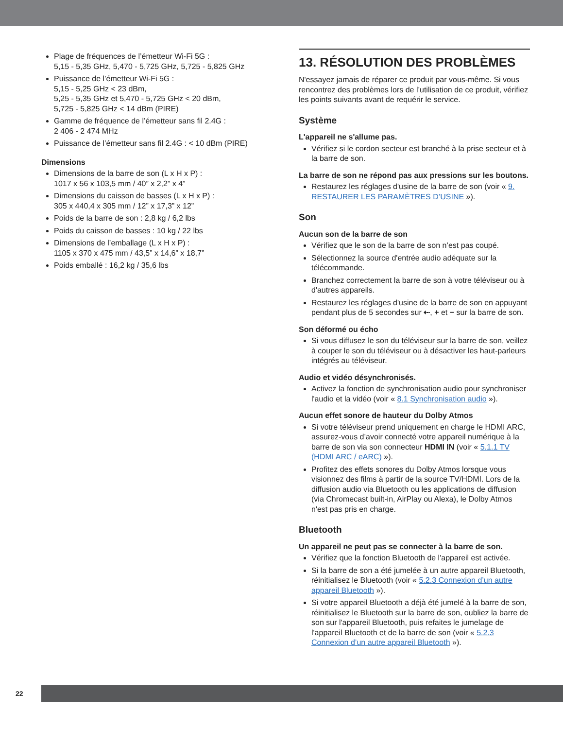Plage de fréquences de l’émetteur Wi-Fi 5G :
5,15 - 5,35 GHz, 5,470 - 5,725 GHz, 5,725 - 5,825 GHz
Puissance de l’émetteur Wi-Fi 5G :
5,15 - 5,25 GHz < 23 dBm,
5,25 - 5,35 GHz et 5,470 - 5,725 GHz < 20 dBm,
5,725 - 5,825 GHz < 14 dBm (PIRE)
Gamme de fréquence de l’émetteur sans fil 2.4G :
2 406 - 2 474 MHz
Puissance de l’émetteur sans fil 2.4G : < 10 dBm (PIRE)
Dimensions
Dimensions de la barre de son (L x H x P) :
1017 x 56 x 103,5 mm / 40” x 2,2” x 4”
Dimensions du caisson de basses (L x H x P) :
305 x 440,4 x 305 mm / 12” x 17,3” x 12”
Poids de la barre de son : 2,8 kg / 6,2 lbs
Poids du caisson de basses : 10 kg / 22 lbs
Dimensions de l’emballage (L x H x P) :
1105 x 370 x 475 mm / 43,5” x 14,6” x 18,7”
Poids emballé : 16,2 kg / 35,6 lbs
13. RÉSOLUTION DES PROBLÈMES
N'essayez jamais de réparer ce produit par vous-même. Si vous rencontrez des problèmes lors de l’utilisation de ce produit, vérifiez les points suivants avant de requérir le service.
Système
L'appareil ne s'allume pas.
Vérifiez si le cordon secteur est branché à la prise secteur et à la barre de son.
La barre de son ne répond pas aux pressions sur les boutons.
Restaurez les réglages d'usine de la barre de son (voir « 9. RESTAURER LES PARAMÈTRES D’USINE »).
Son
Aucun son de la barre de son
Vérifiez que le son de la barre de son n’est pas coupé.
Sélectionnez la source d'entrée audio adéquate sur la télécommande.
Branchez correctement la barre de son à votre téléviseur ou à d'autres appareils.
Restaurez les réglages d'usine de la barre de son en appuyant pendant plus de 5 secondes sur ⇠, + et − sur la barre de son.
Son déformé ou écho
Si vous diffusez le son du téléviseur sur la barre de son, veillez à couper le son du téléviseur ou à désactiver les haut-parleurs intégrés au téléviseur.
Audio et vidéo désynchronisés.
Activez la fonction de synchronisation audio pour synchroniser l'audio et la vidéo (voir « 8.1 Synchronisation audio »).
Aucun effet sonore de hauteur du Dolby Atmos
Si votre téléviseur prend uniquement en charge le HDMI ARC, assurez-vous d’avoir connecté votre appareil numérique à la barre de son via son connecteur HDMI IN (voir « 5.1.1 TV (HDMI ARC / eARC) »).
Profitez des effets sonores du Dolby Atmos lorsque vous visionnez des films à partir de la source TV/HDMI. Lors de la diffusion audio via Bluetooth ou les applications de diffusion (via Chromecast built-in, AirPlay ou Alexa), le Dolby Atmos n'est pas pris en charge.
Bluetooth
Un appareil ne peut pas se connecter à la barre de son.
Vérifiez que la fonction Bluetooth de l'appareil est activée.
Si la barre de son a été jumelée à un autre appareil Bluetooth, réinitialisez le Bluetooth (voir « 5.2.3 Connexion d’un autre appareil Bluetooth »).
Si votre appareil Bluetooth a déjà été jumelé à la barre de son, réinitialisez le Bluetooth sur la barre de son, oubliez la barre de son sur l'appareil Bluetooth, puis refaites le jumelage de l'appareil Bluetooth et de la barre de son (voir « 5.2.3 Connexion d’un autre appareil Bluetooth »).
22